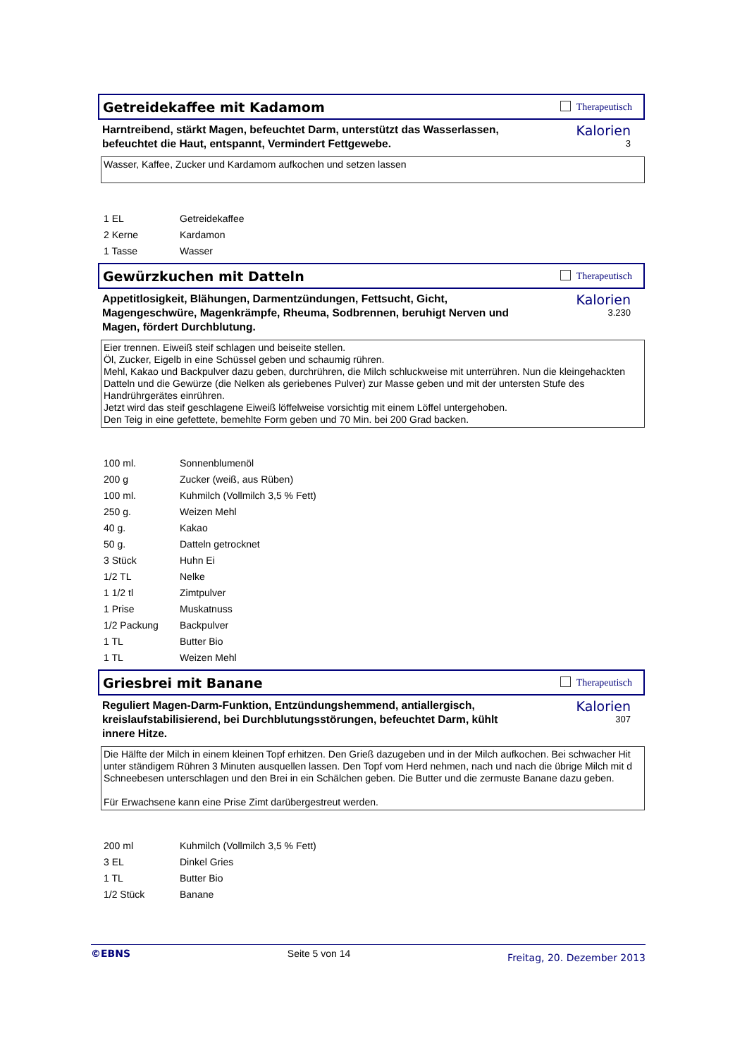Getreidekaffee mit Kadamom Therapeutisch
Harntreibend, stärkt Magen, befeuchtet Darm, unterstützt das Wasserlassen, befeuchtet die Haut, entspannt, Vermindert Fettgewebe.
Kalorien
3
Wasser, Kaffee, Zucker und Kardamom aufkochen und setzen lassen
| 1 EL | Getreidekaffee |
| 2 Kerne | Kardamon |
| 1 Tasse | Wasser |
Gewürzkuchen mit Datteln Therapeutisch
Appetitlosigkeit, Blähungen, Darmentzündungen, Fettsucht, Gicht, Magengeschwüre, Magenkrämpfe, Rheuma, Sodbrennen, beruhigt Nerven und Magen, fördert Durchblutung.
Kalorien
3.230
Eier trennen. Eiweiß steif schlagen und beiseite stellen.
Öl, Zucker, Eigelb in eine Schüssel geben und schaumig rühren.
Mehl, Kakao und Backpulver dazu geben, durchrühren, die Milch schluckweise mit unterrühren. Nun die kleingehackten
Datteln und die Gewürze (die Nelken als geriebenes Pulver) zur Masse geben und mit der untersten Stufe des
Handrührgerätes einrühren.
Jetzt wird das steif geschlagene Eiweiß löffelweise vorsichtig mit einem Löffel untergehoben.
Den Teig in eine gefettete, bemehlte Form geben und 70 Min. bei 200 Grad backen.
| 100 ml. | Sonnenblumenöl |
| 200 g | Zucker (weiß, aus Rüben) |
| 100 ml. | Kuhmilch (Vollmilch 3,5 % Fett) |
| 250 g. | Weizen Mehl |
| 40 g. | Kakao |
| 50 g. | Datteln getrocknet |
| 3 Stück | Huhn Ei |
| 1/2 TL | Nelke |
| 1 1/2 tl | Zimtpulver |
| 1 Prise | Muskatnuss |
| 1/2 Packung | Backpulver |
| 1 TL | Butter Bio |
| 1 TL | Weizen Mehl |
Griesbrei mit Banane Therapeutisch
Reguliert Magen-Darm-Funktion, Entzündungshemmend, antiallergisch, kreislaufstabilisierend, bei Durchblutungsstörungen, befeuchtet Darm, kühlt innere Hitze.
Kalorien
307
Die Hälfte der Milch in einem kleinen Topf erhitzen. Den Grieß dazugeben und in der Milch aufkochen. Bei schwacher Hit
unter ständigem Rühren 3 Minuten ausquellen lassen. Den Topf vom Herd nehmen, nach und nach die übrige Milch mit d
Schneebesen unterschlagen und den Brei in ein Schälchen geben. Die Butter und die zermuste Banane dazu geben.
Für Erwachsene kann eine Prise Zimt darübergestreut werden.
| 200 ml | Kuhmilch (Vollmilch 3,5 % Fett) |
| 3 EL | Dinkel Gries |
| 1 TL | Butter Bio |
| 1/2 Stück | Banane |
©EBNS Seite 5 von 14 Freitag, 20. Dezember 2013